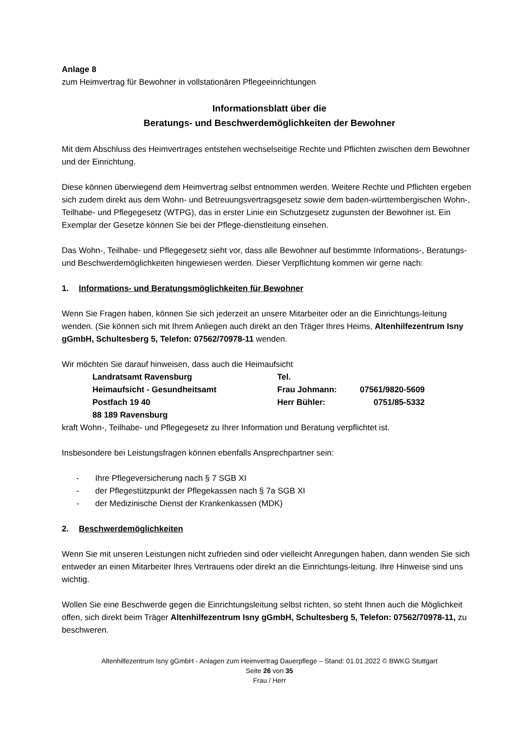Anlage 8
zum Heimvertrag für Bewohner in vollstationären Pflegeeinrichtungen
Informationsblatt über die
Beratungs- und Beschwerdemöglichkeiten der Bewohner
Mit dem Abschluss des Heimvertrages entstehen wechselseitige Rechte und Pflichten zwischen dem Bewohner und der Einrichtung.
Diese können überwiegend dem Heimvertrag selbst entnommen werden. Weitere Rechte und Pflichten ergeben sich zudem direkt aus dem Wohn- und Betreuungsvertragsgesetz sowie dem baden-württembergischen Wohn-, Teilhabe- und Pflegegesetz (WTPG), das in erster Linie ein Schutzgesetz zugunsten der Bewohner ist. Ein Exemplar der Gesetze können Sie bei der Pflege-dienstleitung einsehen.
Das Wohn-, Teilhabe- und Pflegegesetz sieht vor, dass alle Bewohner auf bestimmte Informations-, Beratungs- und Beschwerdemöglichkeiten hingewiesen werden. Dieser Verpflichtung kommen wir gerne nach:
1. Informations- und Beratungsmöglichkeiten für Bewohner
Wenn Sie Fragen haben, können Sie sich jederzeit an unsere Mitarbeiter oder an die Einrichtungs-leitung wenden. (Sie können sich mit Ihrem Anliegen auch direkt an den Träger Ihres Heims, Altenhilfezentrum Isny gGmbH, Schultesberg 5, Telefon: 07562/70978-11 wenden.
Wir möchten Sie darauf hinweisen, dass auch die Heimaufsicht
| Landratsamt Ravensburg | Tel. | |
| Heimaufsicht - Gesundheitsamt | Frau Johmann: | 07561/9820-5609 |
| Postfach 19 40 | Herr Bühler: | 0751/85-5332 |
| 88 189 Ravensburg | | |
kraft Wohn-, Teilhabe- und Pflegegesetz zu Ihrer Information und Beratung verpflichtet ist.
Insbesondere bei Leistungsfragen können ebenfalls Ansprechpartner sein:
- Ihre Pflegeversicherung nach § 7 SGB XI
- der Pflegestützpunkt der Pflegekassen nach § 7a SGB XI
- der Medizinische Dienst der Krankenkassen (MDK)
2. Beschwerdemöglichkeiten
Wenn Sie mit unseren Leistungen nicht zufrieden sind oder vielleicht Anregungen haben, dann wenden Sie sich entweder an einen Mitarbeiter Ihres Vertrauens oder direkt an die Einrichtungs-leitung. Ihre Hinweise sind uns wichtig.
Wollen Sie eine Beschwerde gegen die Einrichtungsleitung selbst richten, so steht Ihnen auch die Möglichkeit offen, sich direkt beim Träger Altenhilfezentrum Isny gGmbH, Schultesberg 5, Telefon: 07562/70978-11, zu beschweren.
Altenhilfezentrum Isny gGmbH - Anlagen zum Heimvertrag Dauerpflege – Stand: 01.01.2022 © BWKG Stuttgart
Seite 26 von 35
Frau / Herr